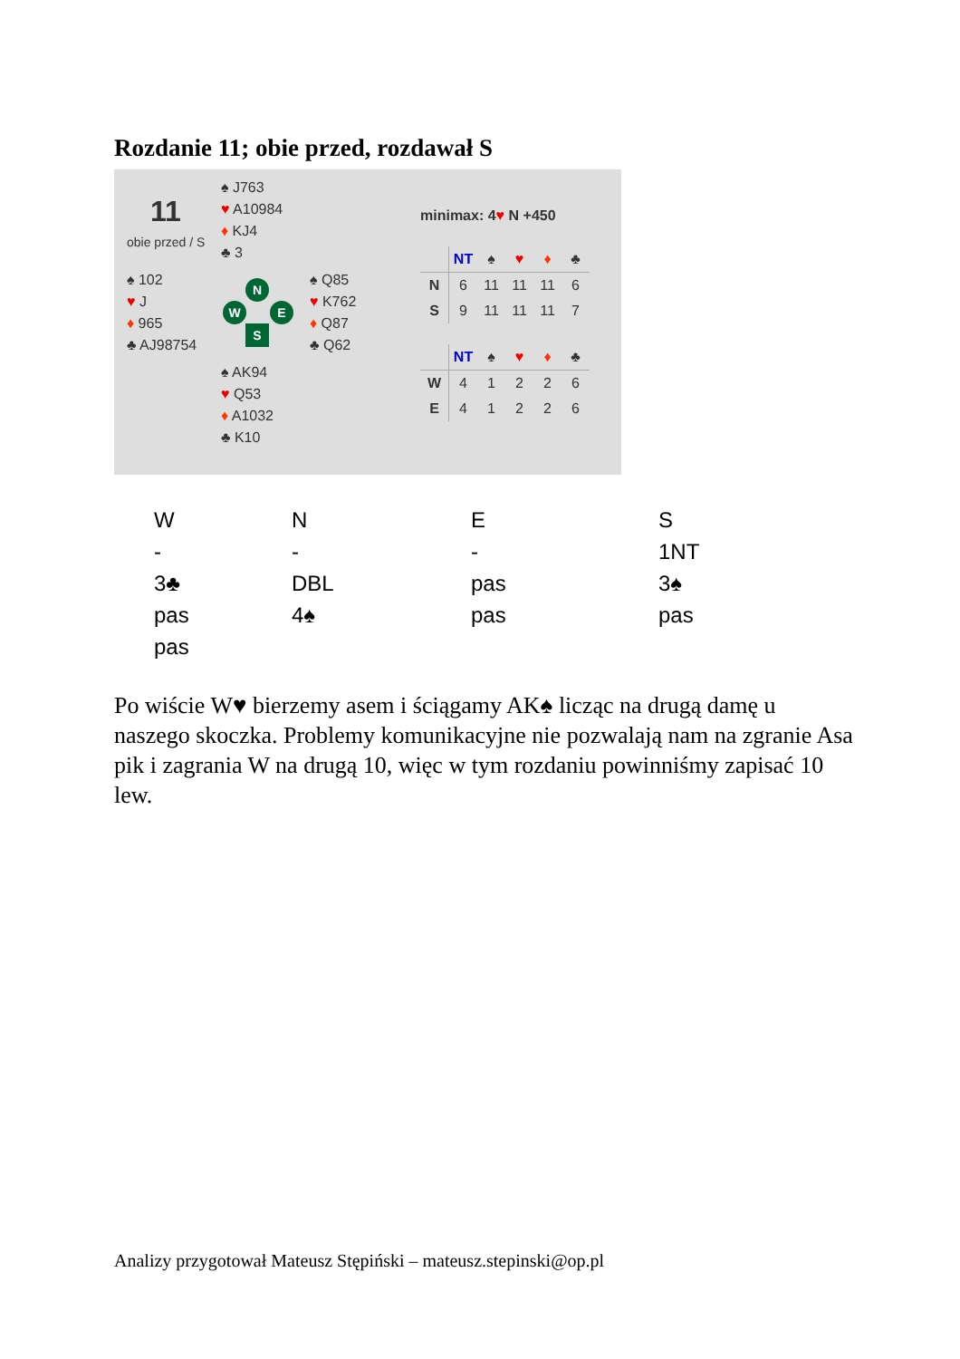Rozdanie 11; obie przed, rozdawał S
11
obie przed / S
♠ J763
♥ A10984
♦ KJ4
♣ 3
♠ 102
♥ J
♦ 965
♣ AJ98754
N
W E
S
♠ Q85
♥ K762
♦ Q87
♣ Q62
♠ AK94
♥ Q53
♦ A1032
♣ K10
minimax: 4♥ N +450
| | NT | ♠ | ♥ | ♦ | ♣ |
| --- | --- | --- | --- | --- | --- |
| N | 6 | 11 | 11 | 11 | 6 |
| S | 9 | 11 | 11 | 11 | 7 |
| | NT | ♠ | ♥ | ♦ | ♣ |
| --- | --- | --- | --- | --- | --- |
| W | 4 | 1 | 2 | 2 | 6 |
| E | 4 | 1 | 2 | 2 | 6 |
| W | N | E | S |
| - | - | - | 1NT |
| 3♣ | DBL | pas | 3♠ |
| pas | 4♠ | pas | pas |
| pas | | | |
Po wiście W♥ bierzemy asem i ściągamy AK♠ licząc na drugą damę u naszego skoczka. Problemy komunikacyjne nie pozwalają nam na zgranie Asa pik i zagrania W na drugą 10, więc w tym rozdaniu powinniśmy zapisać 10 lew.
Analizy przygotował Mateusz Stępiński – mateusz.stepinski@op.pl